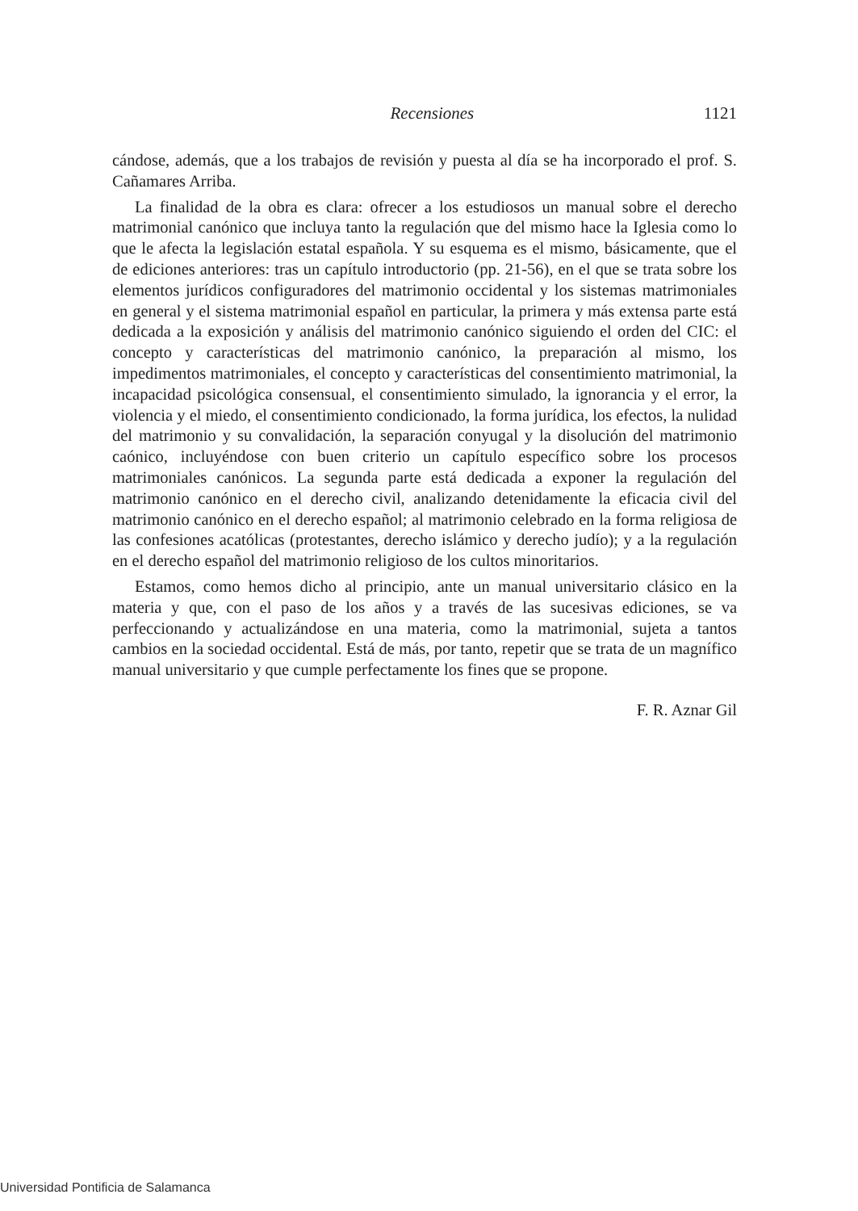Recensiones 1121
cándose, además, que a los trabajos de revisión y puesta al día se ha incorporado el prof. S. Cañamares Arriba.
La finalidad de la obra es clara: ofrecer a los estudiosos un manual sobre el derecho matrimonial canónico que incluya tanto la regulación que del mismo hace la Iglesia como lo que le afecta la legislación estatal española. Y su esquema es el mismo, básicamente, que el de ediciones anteriores: tras un capítulo introductorio (pp. 21-56), en el que se trata sobre los elementos jurídicos configuradores del matrimonio occidental y los sistemas matrimoniales en general y el sistema matrimonial español en particular, la primera y más extensa parte está dedicada a la exposición y análisis del matrimonio canónico siguiendo el orden del CIC: el concepto y características del matrimonio canónico, la preparación al mismo, los impedimentos matrimoniales, el concepto y características del consentimiento matrimonial, la incapacidad psicológica consensual, el consentimiento simulado, la ignorancia y el error, la violencia y el miedo, el consentimiento condicionado, la forma jurídica, los efectos, la nulidad del matrimonio y su convalidación, la separación conyugal y la disolución del matrimonio caónico, incluyéndose con buen criterio un capítulo específico sobre los procesos matrimoniales canónicos. La segunda parte está dedicada a exponer la regulación del matrimonio canónico en el derecho civil, analizando detenidamente la eficacia civil del matrimonio canónico en el derecho español; al matrimonio celebrado en la forma religiosa de las confesiones acatólicas (protestantes, derecho islámico y derecho judío); y a la regulación en el derecho español del matrimonio religioso de los cultos minoritarios.
Estamos, como hemos dicho al principio, ante un manual universitario clásico en la materia y que, con el paso de los años y a través de las sucesivas ediciones, se va perfeccionando y actualizándose en una materia, como la matrimonial, sujeta a tantos cambios en la sociedad occidental. Está de más, por tanto, repetir que se trata de un magnífico manual universitario y que cumple perfectamente los fines que se propone.
F. R. Aznar Gil
Universidad Pontificia de Salamanca